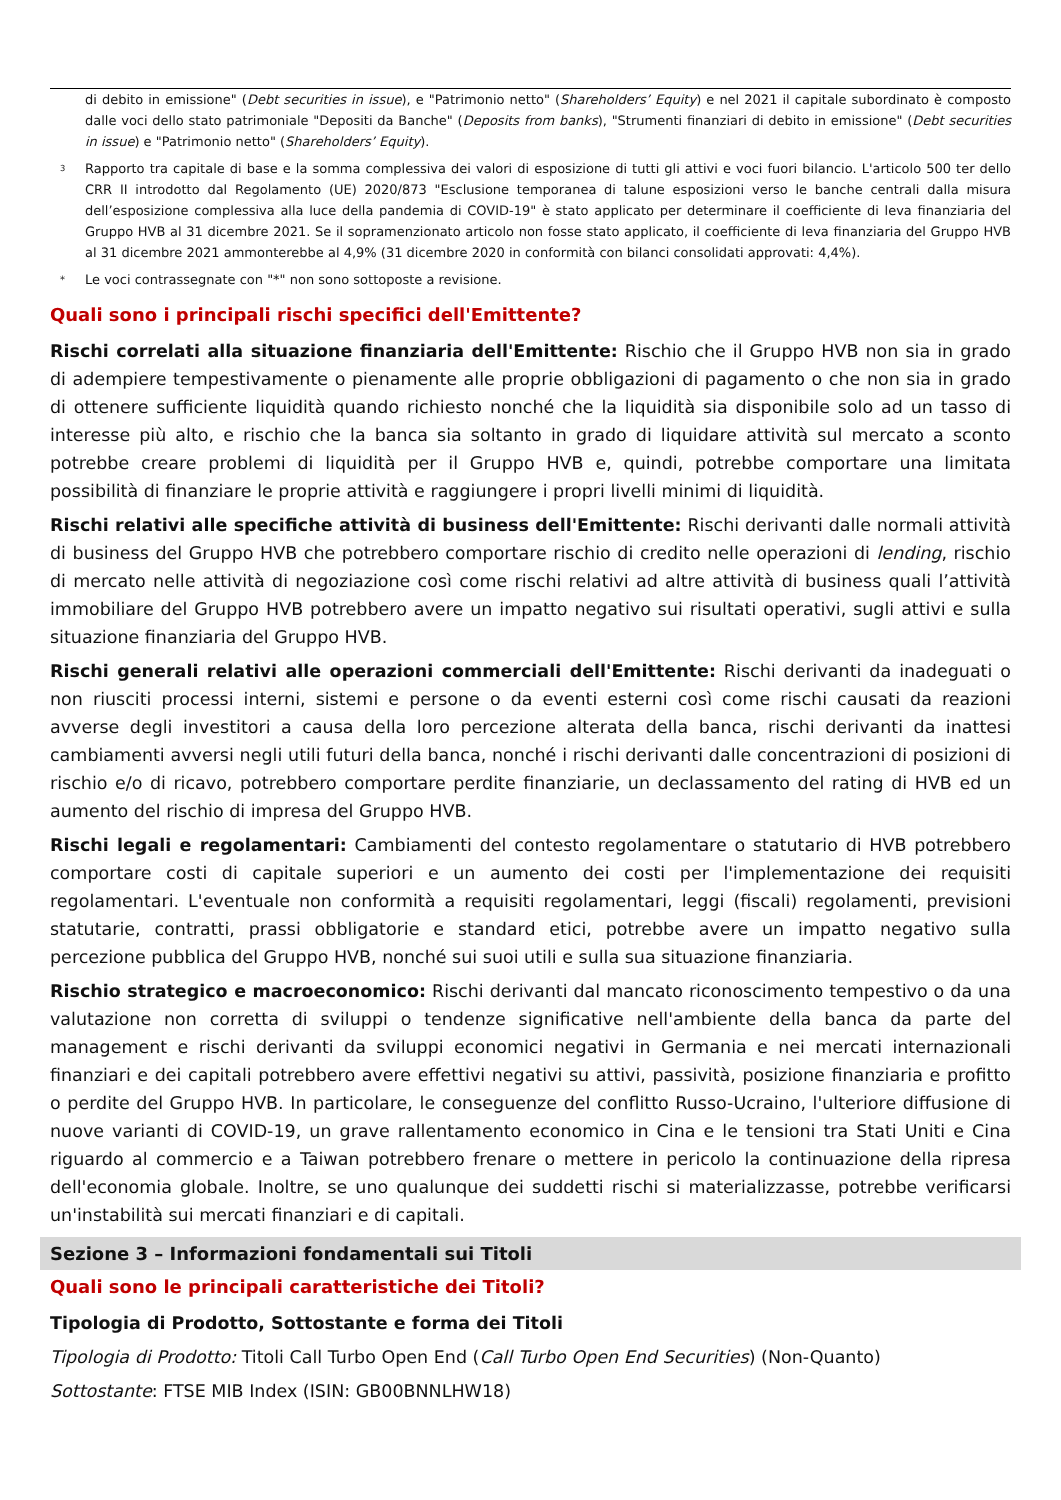di debito in emissione" (Debt securities in issue), e "Patrimonio netto" (Shareholders’ Equity) e nel 2021 il capitale subordinato è composto dalle voci dello stato patrimoniale "Depositi da Banche" (Deposits from banks), "Strumenti finanziari di debito in emissione" (Debt securities in issue) e "Patrimonio netto" (Shareholders’ Equity).
<sup>3</sup> Rapporto tra capitale di base e la somma complessiva dei valori di esposizione di tutti gli attivi e voci fuori bilancio. L'articolo 500 ter dello CRR II introdotto dal Regolamento (UE) 2020/873 "Esclusione temporanea di talune esposizioni verso le banche centrali dalla misura dell’esposizione complessiva alla luce della pandemia di COVID-19" è stato applicato per determinare il coefficiente di leva finanziaria del Gruppo HVB al 31 dicembre 2021. Se il sopramenzionato articolo non fosse stato applicato, il coefficiente di leva finanziaria del Gruppo HVB al 31 dicembre 2021 ammonterebbe al 4,9% (31 dicembre 2020 in conformità con bilanci consolidati approvati: 4,4%).
* Le voci contrassegnate con "*" non sono sottoposte a revisione.
Quali sono i principali rischi specifici dell'Emittente?
Rischi correlati alla situazione finanziaria dell'Emittente: Rischio che il Gruppo HVB non sia in grado di adempiere tempestivamente o pienamente alle proprie obbligazioni di pagamento o che non sia in grado di ottenere sufficiente liquidità quando richiesto nonché che la liquidità sia disponibile solo ad un tasso di interesse più alto, e rischio che la banca sia soltanto in grado di liquidare attività sul mercato a sconto potrebbe creare problemi di liquidità per il Gruppo HVB e, quindi, potrebbe comportare una limitata possibilità di finanziare le proprie attività e raggiungere i propri livelli minimi di liquidità.
Rischi relativi alle specifiche attività di business dell'Emittente: Rischi derivanti dalle normali attività di business del Gruppo HVB che potrebbero comportare rischio di credito nelle operazioni di lending, rischio di mercato nelle attività di negoziazione così come rischi relativi ad altre attività di business quali l’attività immobiliare del Gruppo HVB potrebbero avere un impatto negativo sui risultati operativi, sugli attivi e sulla situazione finanziaria del Gruppo HVB.
Rischi generali relativi alle operazioni commerciali dell'Emittente: Rischi derivanti da inadeguati o non riusciti processi interni, sistemi e persone o da eventi esterni così come rischi causati da reazioni avverse degli investitori a causa della loro percezione alterata della banca, rischi derivanti da inattesi cambiamenti avversi negli utili futuri della banca, nonché i rischi derivanti dalle concentrazioni di posizioni di rischio e/o di ricavo, potrebbero comportare perdite finanziarie, un declassamento del rating di HVB ed un aumento del rischio di impresa del Gruppo HVB.
Rischi legali e regolamentari: Cambiamenti del contesto regolamentare o statutario di HVB potrebbero comportare costi di capitale superiori e un aumento dei costi per l'implementazione dei requisiti regolamentari. L'eventuale non conformità a requisiti regolamentari, leggi (fiscali) regolamenti, previsioni statutarie, contratti, prassi obbligatorie e standard etici, potrebbe avere un impatto negativo sulla percezione pubblica del Gruppo HVB, nonché sui suoi utili e sulla sua situazione finanziaria.
Rischio strategico e macroeconomico: Rischi derivanti dal mancato riconoscimento tempestivo o da una valutazione non corretta di sviluppi o tendenze significative nell'ambiente della banca da parte del management e rischi derivanti da sviluppi economici negativi in Germania e nei mercati internazionali finanziari e dei capitali potrebbero avere effettivi negativi su attivi, passività, posizione finanziaria e profitto o perdite del Gruppo HVB. In particolare, le conseguenze del conflitto Russo-Ucraino, l'ulteriore diffusione di nuove varianti di COVID-19, un grave rallentamento economico in Cina e le tensioni tra Stati Uniti e Cina riguardo al commercio e a Taiwan potrebbero frenare o mettere in pericolo la continuazione della ripresa dell'economia globale. Inoltre, se uno qualunque dei suddetti rischi si materializzasse, potrebbe verificarsi un'instabilità sui mercati finanziari e di capitali.
Sezione 3 – Informazioni fondamentali sui Titoli
Quali sono le principali caratteristiche dei Titoli?
Tipologia di Prodotto, Sottostante e forma dei Titoli
Tipologia di Prodotto: Titoli Call Turbo Open End (Call Turbo Open End Securities) (Non-Quanto)
Sottostante: FTSE MIB Index (ISIN: GB00BNNLHW18)